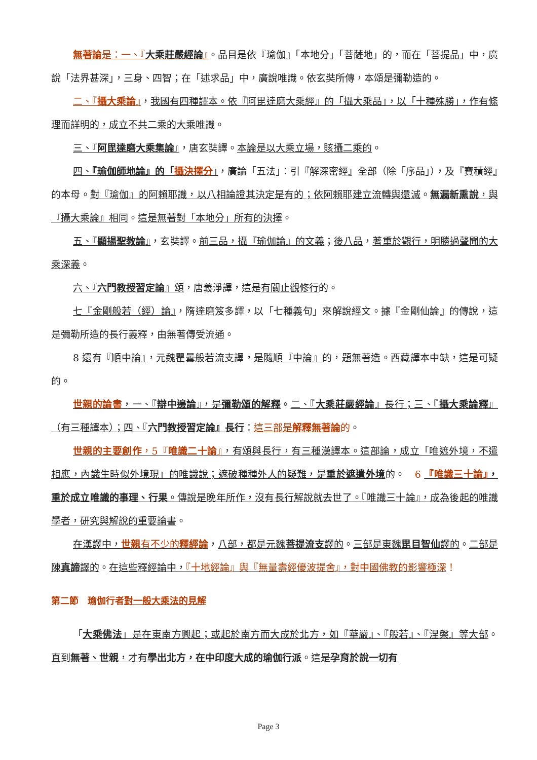無著論是：一、『大乘莊嚴經論』。品目是依『瑜伽』「本地分」「菩薩地」的，而在「菩提品」中，廣說「法界甚深」，三身、四智；在「述求品」中，廣說唯識。依玄奘所傳，本頌是彌勒造的。
二、『攝大乘論』，我國有四種譯本。依『阿毘達磨大乘經』的「攝大乘品」，以「十種殊勝」，作有條理而詳明的，成立不共二乘的大乘唯識。
三、『阿毘達磨大乘集論』，唐玄奘譯。本論是以大乘立場，賅攝二乘的。
四、『瑜伽師地論』的「攝決擇分」，廣論「五法」：引『解深密經』全部（除「序品」），及『寶積經』的本母。對『瑜伽』的阿賴耶識，以八相論證其決定是有的；依阿賴耶建立流轉與還滅。無漏新熏說，與『攝大乘論』相同。這是無著對「本地分」所有的決擇。
五、『顯揚聖教論』，玄奘譯。前三品，攝『瑜伽論』的文義；後八品，著重於觀行，明勝過聲聞的大乘深義。
六、『六門教授習定論』頌，唐義淨譯，這是有關止觀修行的。
七『金剛般若（經）論』，隋達磨笈多譯，以「七種義句」來解說經文。據『金剛仙論』的傳說，這是彌勒所造的長行義釋，由無著傳受流通。
8 還有『順中論』，元魏瞿曇般若流支譯，是隨順『中論』的，題無著造。西藏譯本中缺，這是可疑的。
世親的論書，一、『辯中邊論』，是彌勒頌的解釋。二、『大乘莊嚴經論』長行；三、『攝大乘論釋』（有三種譯本）；四、『六門教授習定論』長行：這三部是解釋無著論 的。
世親的主要創作，5『唯識二十論』，有頌與長行，有三種漢譯本。這部論，成立「唯遮外境，不遣相應，內識生時似外境現」的唯識說；遮破種種外人的疑難，是重於遮遣外境的。　6 『唯識三十論』，重於成立唯識的事理、行果。傳說是晚年所作，沒有長行解說就去世了。『唯識三十論』，成為後起的唯識學者，研究與解說的重要論書。
在漢譯中，世親 有不少的釋經論，八部，都是元魏菩提流支譯的。三部是東魏毘目智仙譯的。二部是陳真諦譯的。在這些釋經論中，『十地經論』與『無量壽經優波提舍』，對中國佛教的影響極深！
第二節　瑜伽行者對一般大乘法的見解
「大乘佛法」是在東南方興起；或起於南方而大成於北方，如『華嚴』、『般若』、『涅槃』等大部。　直到無著、世親，才有學出北方，在中印度大成的瑜伽行派。這是孕育於說一切有
Page 3